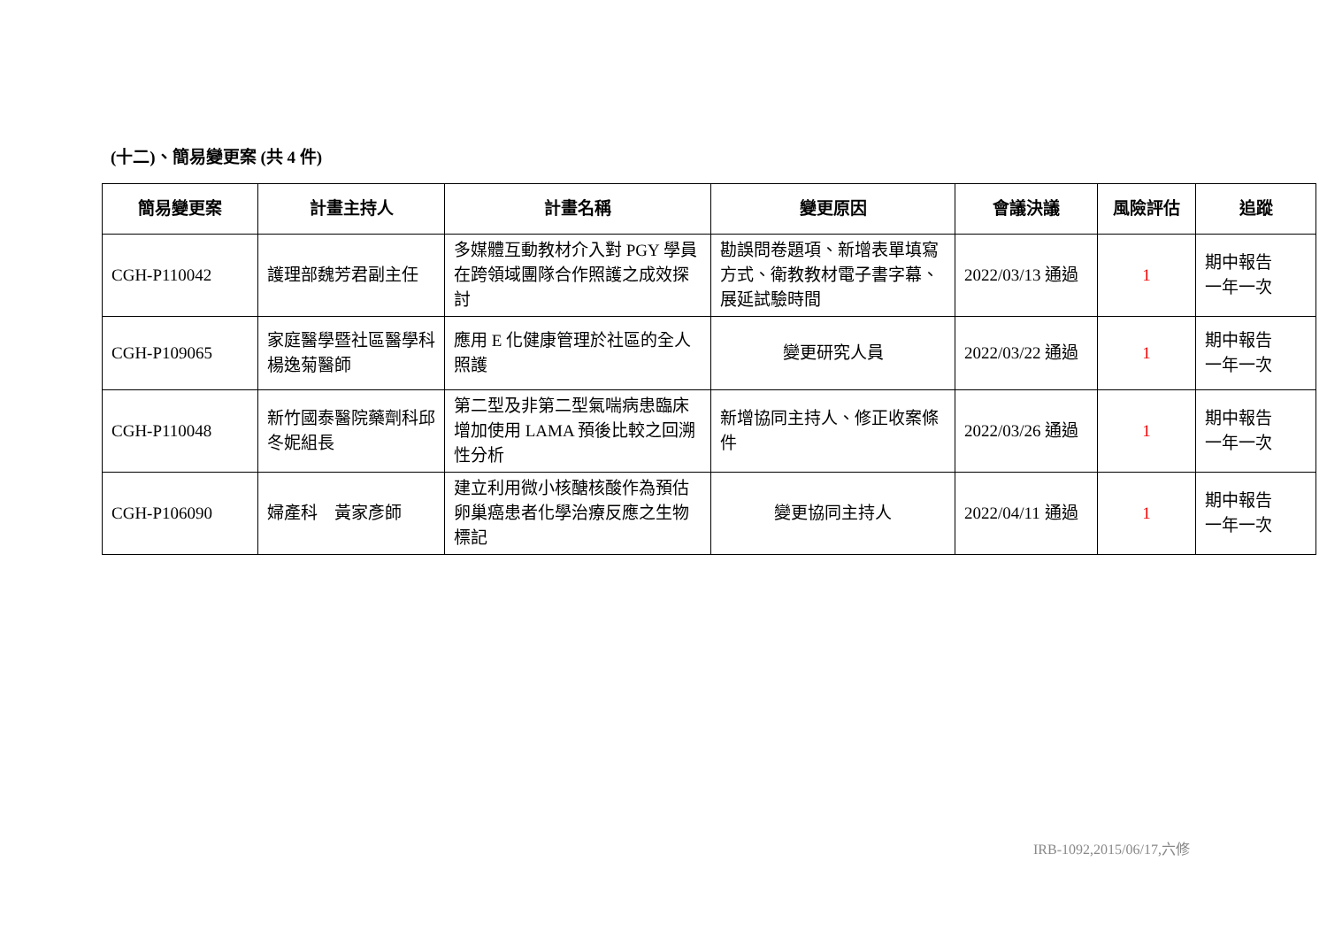(十二)、簡易變更案 (共 4 件)
| 簡易變更案 | 計畫主持人 | 計畫名稱 | 變更原因 | 會議決議 | 風險評估 | 追蹤 |
| --- | --- | --- | --- | --- | --- | --- |
| CGH-P110042 | 護理部魏芳君副主任 | 多媒體互動教材介入對 PGY 學員在跨領域團隊合作照護之成效探討 | 勘誤問卷題項、新增表單填寫方式、衛教教材電子書字幕、展延試驗時間 | 2022/03/13 通過 | 1 | 期中報告 一年一次 |
| CGH-P109065 | 家庭醫學暨社區醫學科 楊逸菊醫師 | 應用 E 化健康管理於社區的全人照護 | 變更研究人員 | 2022/03/22 通過 | 1 | 期中報告 一年一次 |
| CGH-P110048 | 新竹國泰醫院藥劑科邱冬妮組長 | 第二型及非第二型氣喘病患臨床增加使用 LAMA 預後比較之回溯性分析 | 新增協同主持人、修正收案條件 | 2022/03/26 通過 | 1 | 期中報告 一年一次 |
| CGH-P106090 | 婦產科 黃家彥師 | 建立利用微小核醣核酸作為預估卵巢癌患者化學治療反應之生物標記 | 變更協同主持人 | 2022/04/11 通過 | 1 | 期中報告 一年一次 |
IRB-1092,2015/06/17,六修